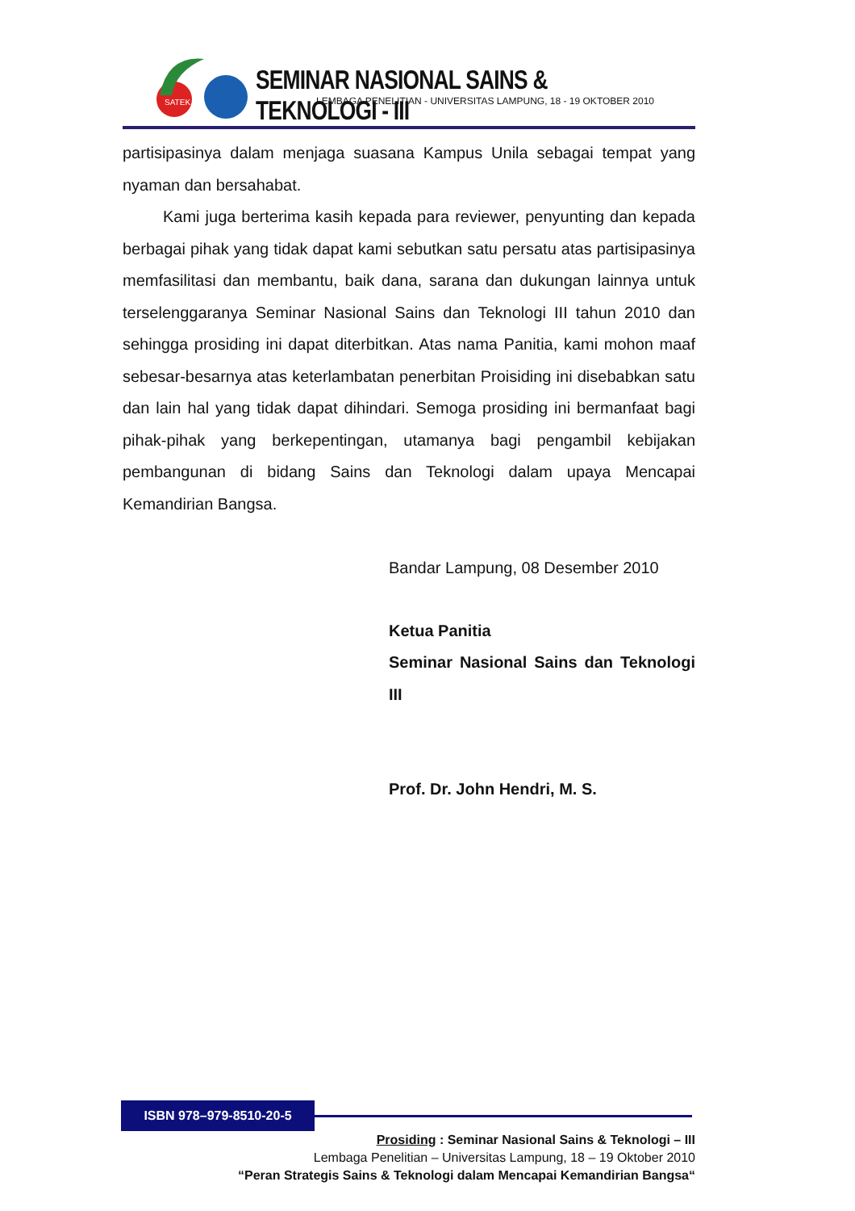SATEK
SEMINAR NASIONAL SAINS & TEKNOLOGI - III
LEMBAGA PENELITIAN - UNIVERSITAS LAMPUNG, 18 - 19 OKTOBER 2010
partisipasinya dalam menjaga suasana Kampus Unila sebagai tempat yang nyaman dan bersahabat.
Kami juga berterima kasih kepada para reviewer, penyunting dan kepada berbagai pihak yang tidak dapat kami sebutkan satu persatu atas partisipasinya memfasilitasi dan membantu, baik dana, sarana dan dukungan lainnya untuk terselenggaranya Seminar Nasional Sains dan Teknologi III tahun 2010 dan sehingga prosiding ini dapat diterbitkan. Atas nama Panitia, kami mohon maaf sebesar-besarnya atas keterlambatan penerbitan Proisiding ini disebabkan satu dan lain hal yang tidak dapat dihindari. Semoga prosiding ini bermanfaat bagi pihak-pihak yang berkepentingan, utamanya bagi pengambil kebijakan pembangunan di bidang Sains dan Teknologi dalam upaya Mencapai Kemandirian Bangsa.
Bandar Lampung, 08 Desember 2010
Ketua Panitia
Seminar Nasional Sains dan Teknologi III
Prof. Dr. John Hendri, M. S.
ISBN 978–979-8510-20-5
Prosiding : Seminar Nasional Sains & Teknologi – III
Lembaga Penelitian – Universitas Lampung, 18 – 19 Oktober 2010
“Peran Strategis Sains & Teknologi dalam Mencapai Kemandirian Bangsa“